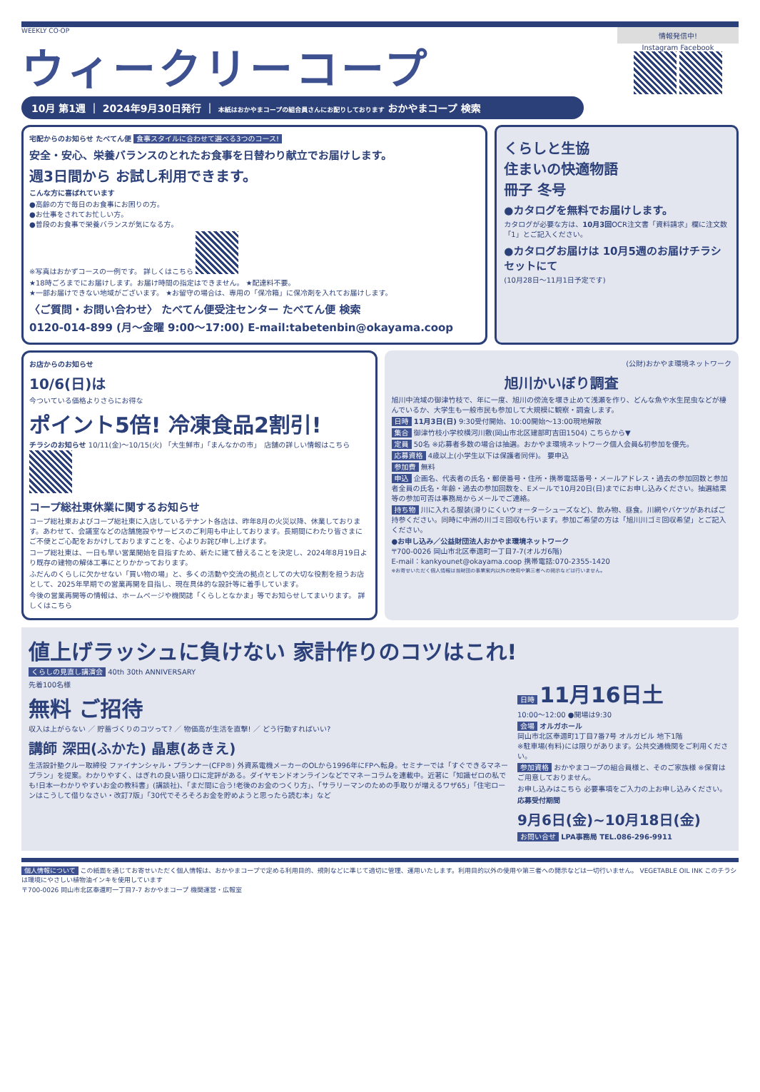WEEKLY CO·OP
ウィークリーコープ
10月 第1週 ｜ 2024年9月30日発行 ｜ 本紙はおかやまコープの組合員さんにお配りしております おかやまコープ 検索
情報発信中!
Instagram Facebook
宅配からのお知らせ たべてん便 食事スタイルに合わせて選べる3つのコース!
安全・安心、栄養バランスのとれたお食事を日替わり献立でお届けします。
週3日間から お試し利用できます。
こんな方に喜ばれています
●高齢の方で毎日のお食事にお困りの方。
●お仕事をされてお忙しい方。
●普段のお食事で栄養バランスが気になる方。
※写真はおかずコースの一例です。 詳しくはこちら
★18時ごろまでにお届けします。お届け時間の指定はできません。 ★配達料不要。
★一部お届けできない地域がございます。 ★お留守の場合は、専用の「保冷箱」に保冷剤を入れてお届けします。
〈ご質問・お問い合わせ〉 たべてん便受注センター たべてん便 検索
0120-014-899 (月〜金曜 9:00〜17:00) E-mail:tabetenbin@okayama.coop
くらしと生協
住まいの快適物語
冊子 冬号
●カタログを無料でお届けします。
カタログが必要な方は、10月3回OCR注文書「資料請求」欄に注文数「1」とご記入ください。
●カタログお届けは 10月5週のお届けチラシセットにて
(10月28日〜11月1日予定です)
お店からのお知らせ
10/6(日)は
今ついている価格よりさらにお得な
ポイント5倍! 冷凍食品2割引!
チラシのお知らせ 10/11(金)〜10/15(火) 「大生鮮市」「まんなかの市」　店舗の詳しい情報はこちら
コープ総社東休業に関するお知らせ
コープ総社東およびコープ総社東に入店しているテナント各店は、昨年8月の火災以降、休業しております。あわせて、会議室などの店舗施設やサービスのご利用も中止しております。長期間にわたり皆さまにご不便とご心配をおかけしておりますことを、心よりお詫び申し上げます。
コープ総社東は、一日も早い営業開始を目指すため、新たに建て替えることを決定し、2024年8月19日より既存の建物の解体工事にとりかかっております。
ふだんのくらしに欠かせない「買い物の場」と、多くの活動や交流の拠点としての大切な役割を担うお店として、2025年早期での営業再開を目指し、現在具体的な設計等に着手しています。
今後の営業再開等の情報は、ホームページや機関誌「くらしとなかま」等でお知らせしてまいります。 詳しくはこちら
(公財)おかやま環境ネットワーク
旭川かいぼり調査
旭川中流域の御津竹枝で、年に一度、旭川の傍流を堰き止めて浅瀬を作り、どんな魚や水生昆虫などが棲んでいるか、大学生も一般市民も参加して大規模に観察・調査します。
日時 11月3日(日) 9:30受付開始、10:00開始〜13:00現地解散
集合 御津竹枝小学校横河川敷(岡山市北区建部町吉田1504) こちらから▼
定員 50名 ※応募者多数の場合は抽選。おかやま環境ネットワーク個人会員&初参加を優先。
応募資格 4歳以上(小学生以下は保護者同伴)。 要申込
参加費 無料
申込 企画名、代表者の氏名・郵便番号・住所・携帯電話番号・メールアドレス・過去の参加回数と参加者全員の氏名・年齢・過去の参加回数を、Eメールで10月20日(日)までにお申し込みください。抽選結果等の参加可否は事務局からメールでご連絡。
持ち物 川に入れる服装(滑りにくいウォーターシューズなど)、飲み物、昼食。川網やバケツがあればご持参ください。同時に中洲の川ゴミ回収も行います。参加ご希望の方は「旭川川ゴミ回収希望」とご記入ください。
●お申し込み／公益財団法人おかやま環境ネットワーク
〒700-0026 岡山市北区奉還町一丁目7-7(オルガ6階)
E-mail：kankyounet@okayama.coop 携帯電話:070-2355-1420
※お寄せいただく個人情報は当財団の事業案内以外の使用や第三者への開示などは行いません。
値上げラッシュに負けない 家計作りのコツはこれ!
くらしの見直し講演会 40th 30th ANNIVERSARY
先着100名様
無料 ご招待
収入は上がらない ／ 貯蓄づくりのコツって? ／ 物価高が生活を直撃! ／ どう行動すればいい?
講師 深田(ふかた) 晶恵(あきえ)
生活設計塾クルー取締役 ファイナンシャル・プランナー(CFP®) 外資系電機メーカーのOLから1996年にFPへ転身。セミナーでは「すぐできるマネープラン」を提案。わかりやすく、はぎれの良い語り口に定評がある。ダイヤモンドオンラインなどでマネーコラムを連載中。近著に「知識ゼロの私でも!日本一わかりやすいお金の教科書」(講談社)、「まだ間に合う!老後のお金のつくり方」、「サラリーマンのための手取りが増えるワザ65」「住宅ローンはこうして借りなさい・改訂7版」「30代でそろそろお金を貯めようと思ったら読む本」など
日時 11月16日土
10:00〜12:00 ●開場は9:30
会場 オルガホール
岡山市北区奉還町1丁目7番7号 オルガビル 地下1階
※駐車場(有料)には限りがあります。公共交通機関をご利用ください。
参加資格 おかやまコープの組合員様と、そのご家族様 ※保育はご用意しておりません。
お申し込みはこちら 必要事項をご入力の上お申し込みください。
応募受付期間
9月6日(金)~10月18日(金)
お問い合せ LPA事務局 TEL.086-296-9911
個人情報について この紙面を通じてお寄せいただく個人情報は、おかやまコープで定める利用目的、規則などに準じて適切に管理、運用いたします。利用目的以外の使用や第三者への開示などは一切行いません。 VEGETABLE OIL INK このチラシは環境にやさしい植物油インキを使用しています
〒700-0026 岡山市北区奉還町一丁目7-7 おかやまコープ 機関運営・広報室